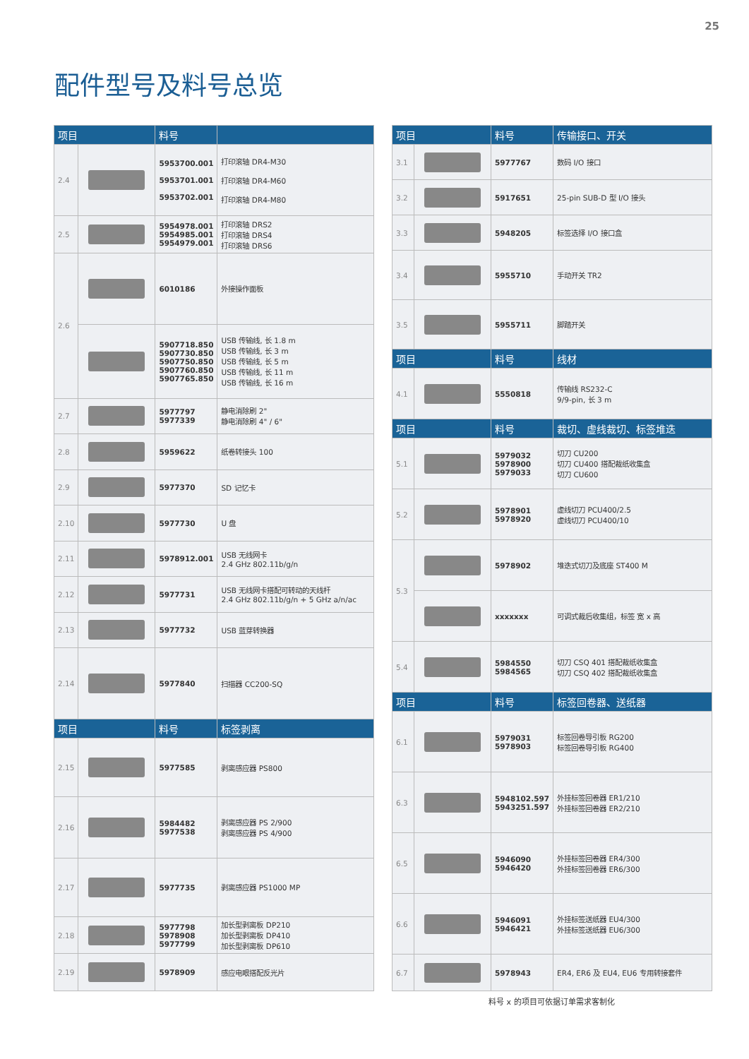25
配件型号及料号总览
| 项目 | | 料号 | |
| --- | --- | --- | --- |
| 2.4 | | 5953700.001 5953701.001 5953702.001 | 打印滚轴 DR4-M30 打印滚轴 DR4-M60 打印滚轴 DR4-M80 |
| 2.5 | | 5954978.001 5954985.001 5954979.001 | 打印滚轴 DRS2 打印滚轴 DRS4 打印滚轴 DRS6 |
| 2.6 | | 6010186 | 外接操作面板 |
| | | 5907718.850 5907730.850 5907750.850 5907760.850 5907765.850 | USB 传输线, 长 1.8 m USB 传输线, 长 3 m USB 传输线, 长 5 m USB 传输线, 长 11 m USB 传输线, 长 16 m |
| 2.7 | | 5977797 5977339 | 静电消除刷 2" 静电消除刷 4" / 6" |
| 2.8 | | 5959622 | 纸卷转接头 100 |
| 2.9 | | 5977370 | SD 记忆卡 |
| 2.10 | | 5977730 | U 盘 |
| 2.11 | | 5978912.001 | USB 无线网卡 2.4 GHz 802.11b/g/n |
| 2.12 | | 5977731 | USB 无线网卡搭配可转动的天线杆 2.4 GHz 802.11b/g/n + 5 GHz a/n/ac |
| 2.13 | | 5977732 | USB 蓝芽转换器 |
| 2.14 | | 5977840 | 扫描器 CC200-SQ |
| 项目 | | 料号 | 标签剥离 |
| 2.15 | | 5977585 | 剥离感应器 PS800 |
| 2.16 | | 5984482 5977538 | 剥离感应器 PS 2/900 剥离感应器 PS 4/900 |
| 2.17 | | 5977735 | 剥离感应器 PS1000 MP |
| 2.18 | | 5977798 5978908 5977799 | 加长型剥离板 DP210 加长型剥离板 DP410 加长型剥离板 DP610 |
| 2.19 | | 5978909 | 感应电眼搭配反光片 |
| 项目 | | 料号 | 传输接口、开关 |
| --- | --- | --- | --- |
| 3.1 | | 5977767 | 数码 I/O 接口 |
| 3.2 | | 5917651 | 25-pin SUB-D 型 I/O 接头 |
| 3.3 | | 5948205 | 标签选择 I/O 接口盒 |
| 3.4 | | 5955710 | 手动开关 TR2 |
| 3.5 | | 5955711 | 脚踏开关 |
| 项目 | | 料号 | 线材 |
| 4.1 | | 5550818 | 传输线 RS232-C 9/9-pin, 长 3 m |
| 项目 | | 料号 | 裁切、虚线裁切、标签堆迭 |
| 5.1 | | 5979032 5978900 5979033 | 切刀 CU200 切刀 CU400 搭配裁纸收集盒 切刀 CU600 |
| 5.2 | | 5978901 5978920 | 虚线切刀 PCU400/2.5 虚线切刀 PCU400/10 |
| 5.3 | | 5978902 | 堆迭式切刀及底座 ST400 M |
| | | xxxxxxx | 可调式裁后收集组，标签 宽 x 高 |
| 5.4 | | 5984550 5984565 | 切刀 CSQ 401 搭配裁纸收集盒 切刀 CSQ 402 搭配裁纸收集盒 |
| 项目 | | 料号 | 标签回卷器、送纸器 |
| 6.1 | | 5979031 5978903 | 标签回卷导引板 RG200 标签回卷导引板 RG400 |
| 6.3 | | 5948102.597 5943251.597 | 外挂标签回卷器 ER1/210 外挂标签回卷器 ER2/210 |
| 6.5 | | 5946090 5946420 | 外挂标签回卷器 ER4/300 外挂标签回卷器 ER6/300 |
| 6.6 | | 5946091 5946421 | 外挂标签送纸器 EU4/300 外挂标签送纸器 EU6/300 |
| 6.7 | | 5978943 | ER4, ER6 及 EU4, EU6 专用转接套件 |
料号 x 的项目可依据订单需求客制化